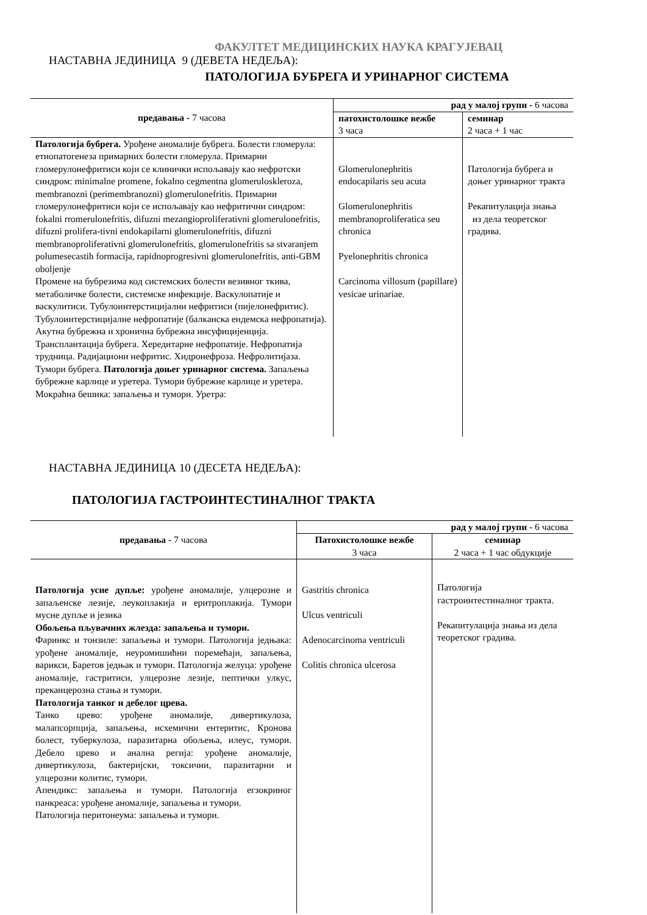ФАКУЛТЕТ МЕДИЦИНСКИХ НАУКА КРАГУЈЕВАЦ
НАСТАВНА ЈЕДИНИЦА 9 (ДЕВЕТА НЕДЕЉА):
ПАТОЛОГИЈА БУБРЕГА И УРИНАРНОГ СИСТЕМА
| предавања - 7 часова | рад у малој групи - 6 часова | |
| --- | --- | --- |
| | патохистолошке вежбе 3 часа | семинар 2 часа + 1 час |
| Патологија бубрега. Урођене аномалије бубрега. Болести гломерула: етиопатогенеза примарних болести гломерула. Примарни гломерулонефритиси који се клинички испољавају као нефротски синдром: minimalne promene, fokalno cegmentna glomeruloskleroza, membranozni (perimembranozni) glomerulonefritis. Примарни гломерулонефритиси који се испољавају као нефритични синдром: fokalni rromerulonefritis, difuzni mezangioproliferativni glomerulonefritis, difuzni prolifera-tivni endokapilarni glomerulonefritis, difuzni membranoproliferativni glomerulonefritis, glomerulonefritis sa stvaranjem polumesecastih formacija, rapidnoprogresivni glomerulonefritis, anti-GBM oboljenje Промене на бубрезима код системских болести везивног ткива, метаболичке болести, системске инфекције. Васкулопатије и васкулитиси. Тубулоинтерстицијални нефритиси (пијелонефритис). Тубулоинтерстицијалне нефропатије (балканска ендемска нефропатија). Акутна бубрежна и хронична бубрежна инсуфицијенција. Трансплантација бубрега. Хередитарне нефропатије. Нефропатија трудница. Радијациони нефритис. Хидронефроза. Нефролитијаза. Тумори бубрега. Патологија доњег уринарног система. Запаљења бубрежне карлице и уретера. Тумори бубрежне карлице и уретера. Мокраћна бешика: запаљења и тумори. Уретра: | Glomerulonephritis endocapilaris seu acuta Glomerulonephritis membranoproliferatica seu chronica Pyelonephritis chronica Carcinoma villosum (papillare) vesicae urinariae. | Патологија бубрега и доњег уринарног тракта Рекапитулација знања из дела теоретског градива. |
НАСТАВНА ЈЕДИНИЦА 10 (ДЕСЕТА НЕДЕЉА):
ПАТОЛОГИЈА ГАСТРОИНТЕСТИНАЛНОГ ТРАКТА
| предавања - 7 часова | рад у малој групи - 6 часова | |
| --- | --- | --- |
| | Патохистолошке вежбе 3 часа | семинар 2 часа + 1 час обдукције |
| Патологија усне дупље: урођене аномалије, улцерозне и запаљенске лезије, леукоплакија и еритроплакија. Тумори мусне дупље и језика Обољења пљувачних жлезда: запаљења и тумори. Фаринкс и тонзиле: запаљења и тумори. Патологија једњака: урођене аномалије, неуромишићни поремећаји, запаљења, варикси, Баретов једњак и тумори. Патологија желуца: урођене аномалије, гастритиси, улцерозне лезије, пептички улкус, преканцерозна стања и тумори. Патологија танког и дебелог црева. Танко црево: урођене аномалије, дивертикулоза, малапсорпција, запаљења, исхемични ентеритис, Кронова болест, туберкулоза, паразитарна обољења, илеус, тумори. Дебело црево и анална регија: урођене аномалије, дивертикулоза, бактеријски, токсични, паразитарни и улцерозни колитис, тумори. Апендикс: запаљења и тумори. Патологија егзокриног панкреаса: урођене аномалије, запаљења и тумори. Патологија перитонеума: запаљења и тумори. | Gastritis chronica Ulcus ventriculi Adenocarcinoma ventriculi Colitis chronica ulcerosa | Патологија гастроинтестиналног тракта. Рекапитулација знања из дела теоретског градива. |